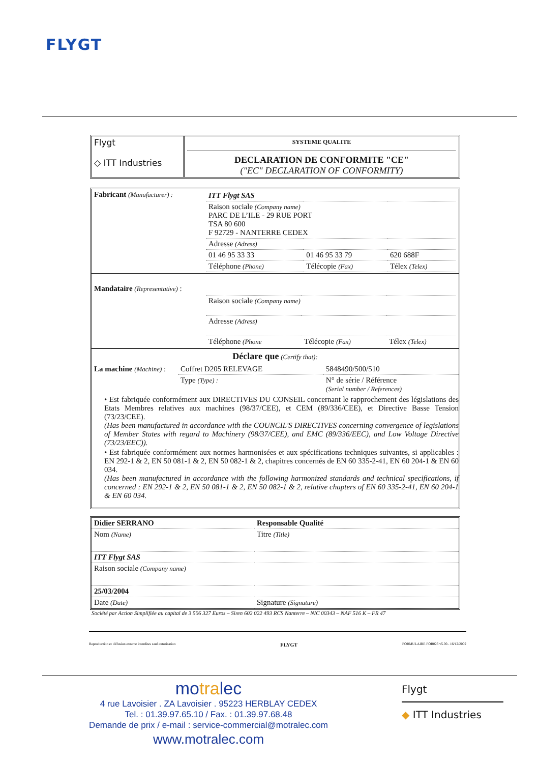FLYGT
| Flygt ◇ ITT Industries | SYSTEME QUALITE DECLARATION DE CONFORMITE "CE" ("EC" DECLARATION OF CONFORMITY) |
| Fabricant (Manufacturer) : | / ITT Flygt SAS / / / / Raison sociale (Company name) PARC DE L’ILE - 29 RUE PORT TSA 80 600 F 92729 - NANTERRE CEDEX / / / / Adresse (Adress) / / / / 01 46 95 33 33 / 01 46 95 33 79 / 620 688F / / Téléphone (Phone) / Télécopie (Fax) / Télex (Telex) / |
| Mandataire (Representative) : | / Raison sociale (Company name) / / / / Adresse (Adress) / / / / Téléphone (Phone / Télécopie (Fax) / Télex (Telex) / |
Déclare que (Certify that):
| La machine (Machine) : | Coffret D205 RELEVAGE | 5848490/500/510 |
| | Type (Type) : | N° de série / Référence (Serial number / References) |
• Est fabriquée conformément aux DIRECTIVES DU CONSEIL concernant le rapprochement des législations des Etats Membres relatives aux machines (98/37/CEE), et CEM (89/336/CEE), et Directive Basse Tension (73/23/CEE).
(Has been manufactured in accordance with the COUNCIL'S DIRECTIVES concerning convergence of legislations of Member States with regard to Machinery (98/37/CEE), and EMC (89/336/EEC), and Low Voltage Directive (73/23/EEC)).
• Est fabriquée conformément aux normes harmonisées et aux spécifications techniques suivantes, si applicables : EN 292-1 & 2, EN 50 081-1 & 2, EN 50 082-1 & 2, chapitres concernés de EN 60 335-2-41, EN 60 204-1 & EN 60 034.
(Has been manufactured in accordance with the following harmonized standards and technical specifications, if concerned : EN 292-1 & 2, EN 50 081-1 & 2, EN 50 082-1 & 2, relative chapters of EN 60 335-2-41, EN 60 204-1 & EN 60 034.
| Didier SERRANO | Responsable Qualité |
| Nom (Name) | Titre (Title) |
| ITT Flygt SAS | |
| Raison sociale (Company name) | |
| 25/03/2004 | |
| Date (Date) | Signature (Signature) |
Société par Action Simplifiée au capital de 3 506 327 Euros – Siren 602 022 493 RCS Nanterre – NIC 00343 – NAF 516 K – FR 47
Reproduction et diffusion externe interdites sauf autorisation FLYGT FORMULAIRE FOR026 v5.00– 16/12/2002
motralec
4 rue Lavoisier . ZA Lavoisier . 95223 HERBLAY CEDEX
Tel. : 01.39.97.65.10 / Fax. : 01.39.97.68.48
Demande de prix / e-mail : service-commercial@motralec.com
www.motralec.com
Flygt
◆ ITT Industries